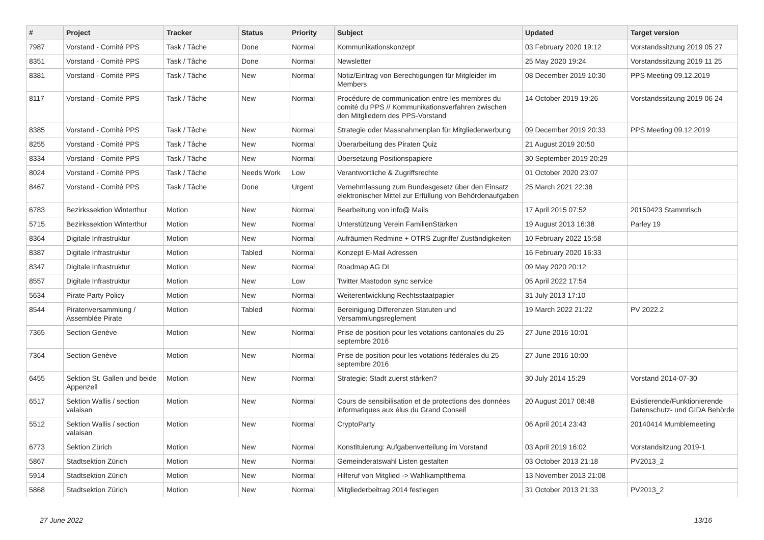| # | Project | Tracker | Status | Priority | Subject | Updated | Target version |
| --- | --- | --- | --- | --- | --- | --- | --- |
| 7987 | Vorstand - Comité PPS | Task / Tâche | Done | Normal | Kommunikationskonzept | 03 February 2020 19:12 | Vorstandssitzung 2019 05 27 |
| 8351 | Vorstand - Comité PPS | Task / Tâche | Done | Normal | Newsletter | 25 May 2020 19:24 | Vorstandssitzung 2019 11 25 |
| 8381 | Vorstand - Comité PPS | Task / Tâche | New | Normal | Notiz/Eintrag von Berechtigungen für Mitgleider im Members | 08 December 2019 10:30 | PPS Meeting 09.12.2019 |
| 8117 | Vorstand - Comité PPS | Task / Tâche | New | Normal | Procédure de communication entre les membres du comité du PPS // Kommunikationsverfahren zwischen den Mitgliedern des PPS-Vorstand | 14 October 2019 19:26 | Vorstandssitzung 2019 06 24 |
| 8385 | Vorstand - Comité PPS | Task / Tâche | New | Normal | Strategie oder Massnahmenplan für Mitgliederwerbung | 09 December 2019 20:33 | PPS Meeting 09.12.2019 |
| 8255 | Vorstand - Comité PPS | Task / Tâche | New | Normal | Überarbeitung des Piraten Quiz | 21 August 2019 20:50 | |
| 8334 | Vorstand - Comité PPS | Task / Tâche | New | Normal | Übersetzung Positionspapiere | 30 September 2019 20:29 | |
| 8024 | Vorstand - Comité PPS | Task / Tâche | Needs Work | Low | Verantwortliche & Zugriffsrechte | 01 October 2020 23:07 | |
| 8467 | Vorstand - Comité PPS | Task / Tâche | Done | Urgent | Vernehmlassung zum Bundesgesetz über den Einsatz elektronischer Mittel zur Erfüllung von Behördenaufgaben | 25 March 2021 22:38 | |
| 6783 | Bezirkssektion Winterthur | Motion | New | Normal | Bearbeitung von info@ Mails | 17 April 2015 07:52 | 20150423 Stammtisch |
| 5715 | Bezirkssektion Winterthur | Motion | New | Normal | Unterstützung Verein FamilienStärken | 19 August 2013 16:38 | Parley 19 |
| 8364 | Digitale Infrastruktur | Motion | New | Normal | Aufräumen Redmine + OTRS Zugriffe/ Zuständigkeiten | 10 February 2022 15:58 | |
| 8387 | Digitale Infrastruktur | Motion | Tabled | Normal | Konzept E-Mail Adressen | 16 February 2020 16:33 | |
| 8347 | Digitale Infrastruktur | Motion | New | Normal | Roadmap AG DI | 09 May 2020 20:12 | |
| 8557 | Digitale Infrastruktur | Motion | New | Low | Twitter Mastodon sync service | 05 April 2022 17:54 | |
| 5634 | Pirate Party Policy | Motion | New | Normal | Weiterentwicklung Rechtsstaatpapier | 31 July 2013 17:10 | |
| 8544 | Piratenversammlung / Assemblée Pirate | Motion | Tabled | Normal | Bereinigung Differenzen Statuten und Versammlungsreglement | 19 March 2022 21:22 | PV 2022.2 |
| 7365 | Section Genève | Motion | New | Normal | Prise de position pour les votations cantonales du 25 septembre 2016 | 27 June 2016 10:01 | |
| 7364 | Section Genève | Motion | New | Normal | Prise de position pour les votations fédérales du 25 septembre 2016 | 27 June 2016 10:00 | |
| 6455 | Sektion St. Gallen und beide Appenzell | Motion | New | Normal | Strategie: Stadt zuerst stärken? | 30 July 2014 15:29 | Vorstand 2014-07-30 |
| 6517 | Sektion Wallis / section valaisan | Motion | New | Normal | Cours de sensibilisation et de protections des données informatiques aux élus du Grand Conseil | 20 August 2017 08:48 | Existierende/Funktionierende Datenschutz- und GIDA Behörde |
| 5512 | Sektion Wallis / section valaisan | Motion | New | Normal | CryptoParty | 06 April 2014 23:43 | 20140414 Mumblemeeting |
| 6773 | Sektion Zürich | Motion | New | Normal | Konstituierung: Aufgabenverteilung im Vorstand | 03 April 2019 16:02 | Vorstandsitzung 2019-1 |
| 5867 | Stadtsektion Zürich | Motion | New | Normal | Gemeinderatswahl Listen gestalten | 03 October 2013 21:18 | PV2013_2 |
| 5914 | Stadtsektion Zürich | Motion | New | Normal | Hilferuf von Mitglied -> Wahlkampfthema | 13 November 2013 21:08 | |
| 5868 | Stadtsektion Zürich | Motion | New | Normal | Mitgliederbeitrag 2014 festlegen | 31 October 2013 21:33 | PV2013_2 |
27 June 2022 13/16